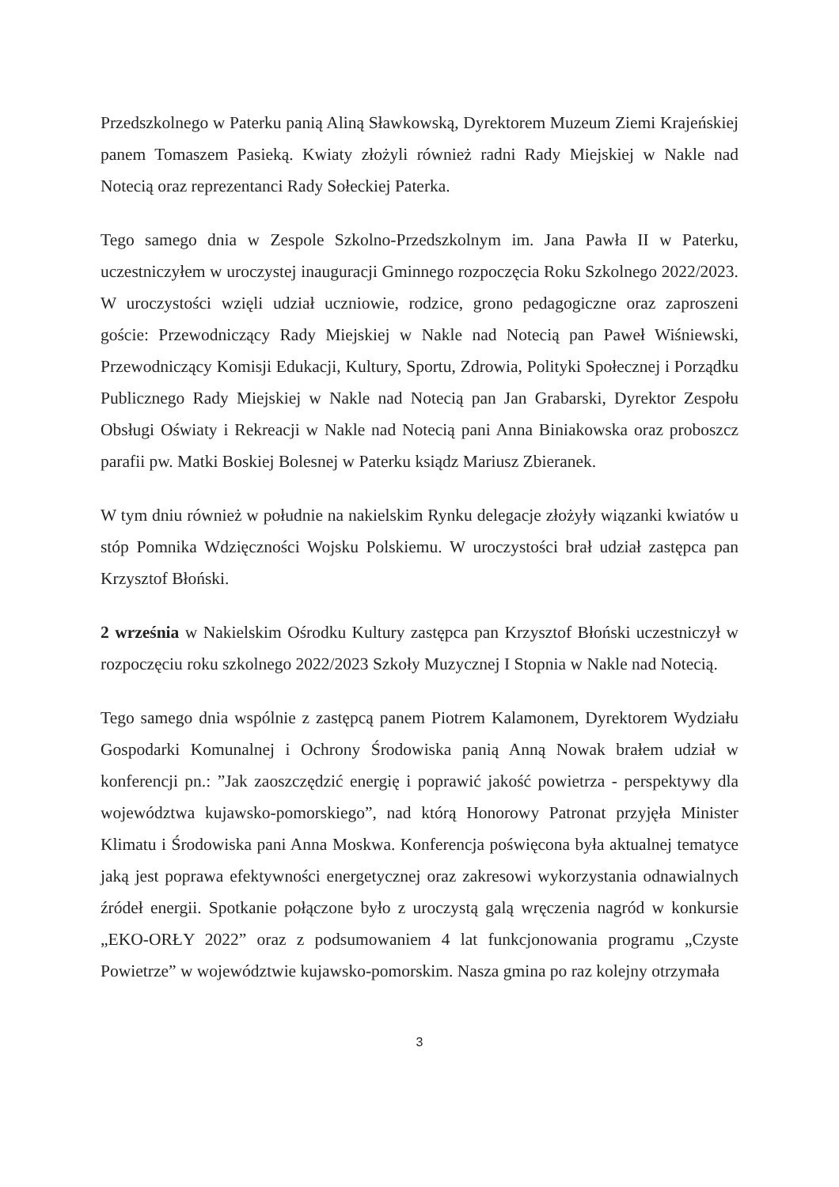Przedszkolnego w Paterku panią Aliną Sławkowską, Dyrektorem Muzeum Ziemi Krajeńskiej panem Tomaszem Pasieką. Kwiaty złożyli również radni Rady Miejskiej w Nakle nad Notecią oraz reprezentanci Rady Sołeckiej Paterka.
Tego samego dnia w Zespole Szkolno-Przedszkolnym im. Jana Pawła II w Paterku, uczestniczyłem w uroczystej inauguracji Gminnego rozpoczęcia Roku Szkolnego 2022/2023. W uroczystości wzięli udział uczniowie, rodzice, grono pedagogiczne oraz zaproszeni goście: Przewodniczący Rady Miejskiej w Nakle nad Notecią pan Paweł Wiśniewski, Przewodniczący Komisji Edukacji, Kultury, Sportu, Zdrowia, Polityki Społecznej i Porządku Publicznego Rady Miejskiej w Nakle nad Notecią pan Jan Grabarski, Dyrektor Zespołu Obsługi Oświaty i Rekreacji w Nakle nad Notecią pani Anna Biniakowska oraz proboszcz parafii pw. Matki Boskiej Bolesnej w Paterku ksiądz Mariusz Zbieranek.
W tym dniu również w południe na nakielskim Rynku delegacje złożyły wiązanki kwiatów u stóp Pomnika Wdzięczności Wojsku Polskiemu. W uroczystości brał udział zastępca pan Krzysztof Błoński.
2 września w Nakielskim Ośrodku Kultury zastępca pan Krzysztof Błoński uczestniczył w rozpoczęciu roku szkolnego 2022/2023 Szkoły Muzycznej I Stopnia w Nakle nad Notecią.
Tego samego dnia wspólnie z zastępcą panem Piotrem Kalamonem, Dyrektorem Wydziału Gospodarki Komunalnej i Ochrony Środowiska panią Anną Nowak brałem udział w konferencji pn.: ”Jak zaoszczędzić energię i poprawić jakość powietrza - perspektywy dla województwa kujawsko-pomorskiego”, nad którą Honorowy Patronat przyjęła Minister Klimatu i Środowiska pani Anna Moskwa. Konferencja poświęcona była aktualnej tematyce jaką jest poprawa efektywności energetycznej oraz zakresowi wykorzystania odnawialnych źródeł energii. Spotkanie połączone było z uroczystą galą wręczenia nagród w konkursie „EKO-ORŁY 2022” oraz z podsumowaniem 4 lat funkcjonowania programu „Czyste Powietrze” w województwie kujawsko-pomorskim. Nasza gmina po raz kolejny otrzymała
3